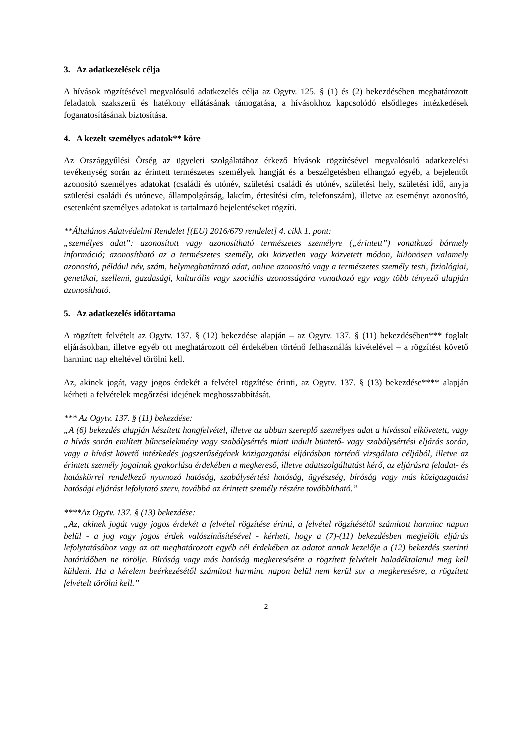3. Az adatkezelések célja
A hívások rögzítésével megvalósuló adatkezelés célja az Ogytv. 125. § (1) és (2) bekezdésében meghatározott feladatok szakszerű és hatékony ellátásának támogatása, a hívásokhoz kapcsolódó elsődleges intézkedések foganatosításának biztosítása.
4. A kezelt személyes adatok** köre
Az Országgyűlési Őrség az ügyeleti szolgálatához érkező hívások rögzítésével megvalósuló adatkezelési tevékenység során az érintett természetes személyek hangját és a beszélgetésben elhangzó egyéb, a bejelentőt azonosító személyes adatokat (családi és utónév, születési családi és utónév, születési hely, születési idő, anyja születési családi és utóneve, állampolgárság, lakcím, értesítési cím, telefonszám), illetve az eseményt azonosító, esetenként személyes adatokat is tartalmazó bejelentéseket rögzíti.
**Általános Adatvédelmi Rendelet [(EU) 2016/679 rendelet] 4. cikk 1. pont:
„személyes adat”: azonosított vagy azonosítható természetes személyre („érintett”) vonatkozó bármely információ; azonosítható az a természetes személy, aki közvetlen vagy közvetett módon, különösen valamely azonosító, például név, szám, helymeghatározó adat, online azonosító vagy a természetes személy testi, fiziológiai, genetikai, szellemi, gazdasági, kulturális vagy szociális azonosságára vonatkozó egy vagy több tényező alapján azonosítható.
5. Az adatkezelés időtartama
A rögzített felvételt az Ogytv. 137. § (12) bekezdése alapján – az Ogytv. 137. § (11) bekezdésében*** foglalt eljárásokban, illetve egyéb ott meghatározott cél érdekében történő felhasználás kivételével – a rögzítést követő harminc nap elteltével törölni kell.
Az, akinek jogát, vagy jogos érdekét a felvétel rögzítése érinti, az Ogytv. 137. § (13) bekezdése**** alapján kérheti a felvételek megőrzési idejének meghosszabbítását.
*** Az Ogytv. 137. § (11) bekezdése:
„A (6) bekezdés alapján készített hangfelvétel, illetve az abban szereplő személyes adat a hívással elkövetett, vagy a hívás során említett bűncselekmény vagy szabálysértés miatt indult büntető- vagy szabálysértési eljárás során, vagy a hívást követő intézkedés jogszerűségének közigazgatási eljárásban történő vizsgálata céljából, illetve az érintett személy jogainak gyakorlása érdekében a megkereső, illetve adatszolgáltatást kérő, az eljárásra feladat- és hatáskörrel rendelkező nyomozó hatóság, szabálysértési hatóság, ügyészség, bíróság vagy más közigazgatási hatósági eljárást lefolytató szerv, továbbá az érintett személy részére továbbítható.”
****Az Ogytv. 137. § (13) bekezdése:
„Az, akinek jogát vagy jogos érdekét a felvétel rögzítése érinti, a felvétel rögzítésétől számított harminc napon belül - a jog vagy jogos érdek valószínűsítésével - kérheti, hogy a (7)-(11) bekezdésben megjelölt eljárás lefolytatásához vagy az ott meghatározott egyéb cél érdekében az adatot annak kezelője a (12) bekezdés szerinti határidőben ne törölje. Bíróság vagy más hatóság megkeresésére a rögzített felvételt haladéktalanul meg kell küldeni. Ha a kérelem beérkezésétől számított harminc napon belül nem kerül sor a megkeresésre, a rögzített felvételt törölni kell.”
2